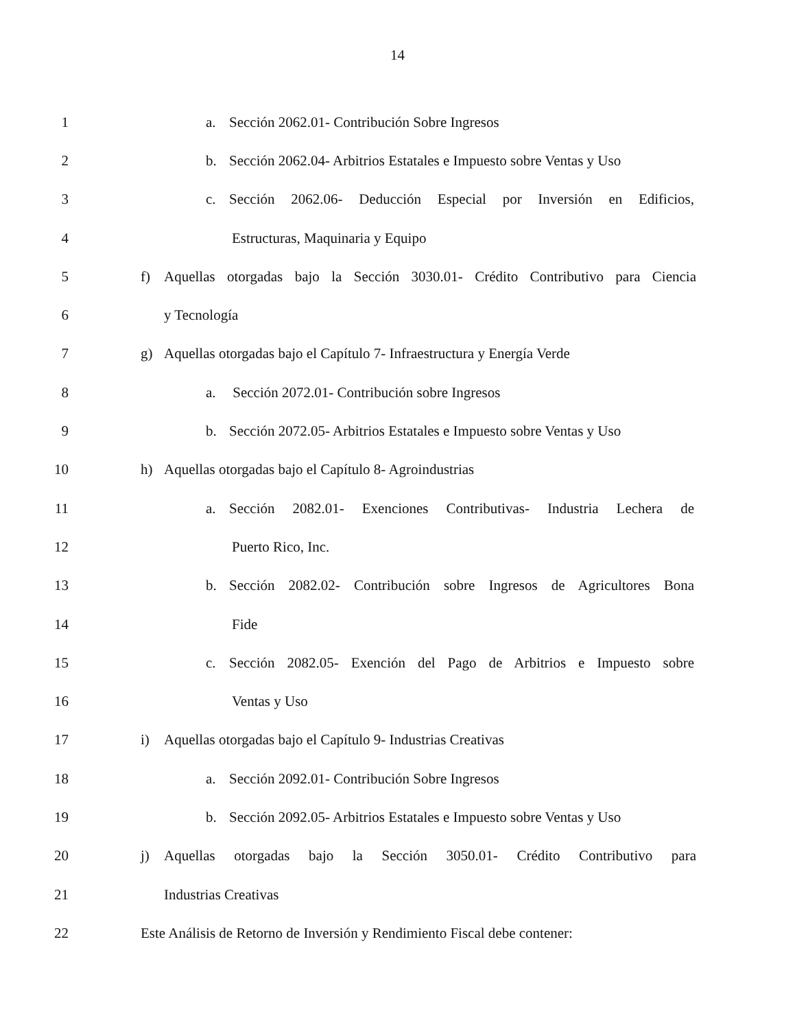14
1 a. Sección 2062.01- Contribución Sobre Ingresos
2 b. Sección 2062.04- Arbitrios Estatales e Impuesto sobre Ventas y Uso
3 c. Sección 2062.06- Deducción Especial por Inversión en Edificios,
4 Estructuras, Maquinaria y Equipo
5 f) Aquellas otorgadas bajo la Sección 3030.01- Crédito Contributivo para Ciencia
6 y Tecnología
7 g) Aquellas otorgadas bajo el Capítulo 7- Infraestructura y Energía Verde
8 a. Sección 2072.01- Contribución sobre Ingresos
9 b. Sección 2072.05- Arbitrios Estatales e Impuesto sobre Ventas y Uso
10 h) Aquellas otorgadas bajo el Capítulo 8- Agroindustrias
11 a. Sección 2082.01- Exenciones Contributivas- Industria Lechera de
12 Puerto Rico, Inc.
13 b. Sección 2082.02- Contribución sobre Ingresos de Agricultores Bona
14 Fide
15 c. Sección 2082.05- Exención del Pago de Arbitrios e Impuesto sobre
16 Ventas y Uso
17 i) Aquellas otorgadas bajo el Capítulo 9- Industrias Creativas
18 a. Sección 2092.01- Contribución Sobre Ingresos
19 b. Sección 2092.05- Arbitrios Estatales e Impuesto sobre Ventas y Uso
20 j) Aquellas otorgadas bajo la Sección 3050.01- Crédito Contributivo para
21 Industrias Creativas
22 Este Análisis de Retorno de Inversión y Rendimiento Fiscal debe contener: